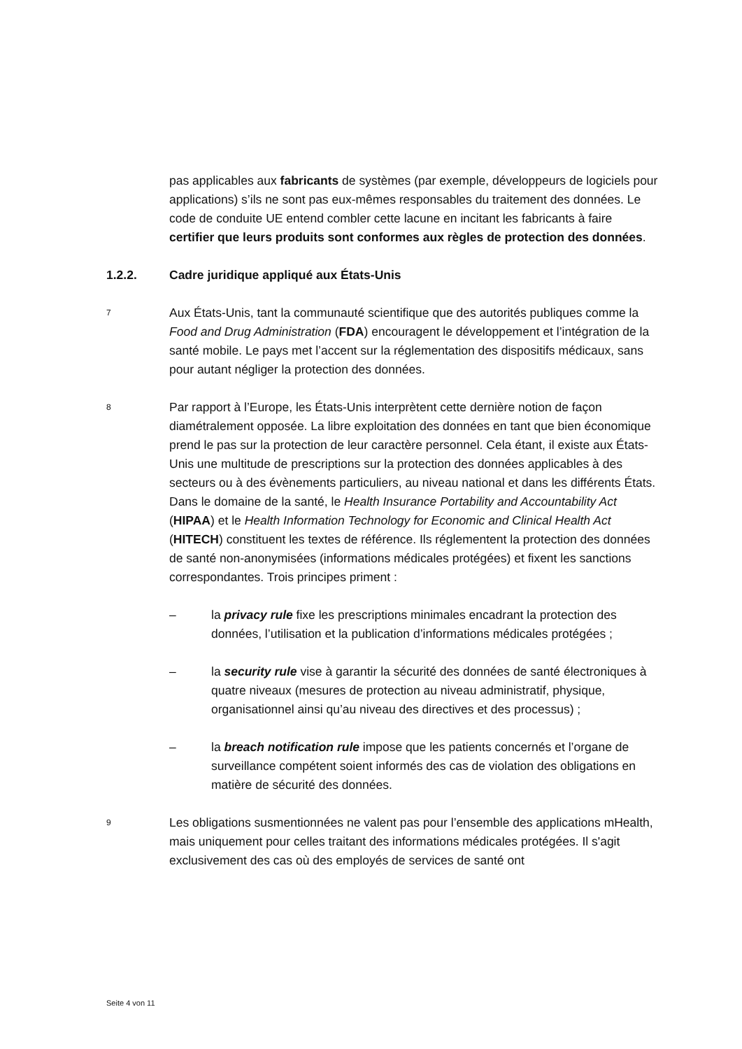pas applicables aux fabricants de systèmes (par exemple, développeurs de logiciels pour applications) s’ils ne sont pas eux-mêmes responsables du traitement des données. Le code de conduite UE entend combler cette lacune en incitant les fabricants à faire certifier que leurs produits sont conformes aux règles de protection des données.
1.2.2. Cadre juridique appliqué aux États-Unis
7
Aux États-Unis, tant la communauté scientifique que des autorités publiques comme la Food and Drug Administration (FDA) encouragent le développement et l’intégration de la santé mobile. Le pays met l’accent sur la réglementation des dispositifs médicaux, sans pour autant négliger la protection des données.
8
Par rapport à l’Europe, les États-Unis interprètent cette dernière notion de façon diamétralement opposée. La libre exploitation des données en tant que bien économique prend le pas sur la protection de leur caractère personnel. Cela étant, il existe aux États-Unis une multitude de prescriptions sur la protection des données applicables à des secteurs ou à des évènements particuliers, au niveau national et dans les différents États. Dans le domaine de la santé, le Health Insurance Portability and Accountability Act (HIPAA) et le Health Information Technology for Economic and Clinical Health Act (HITECH) constituent les textes de référence. Ils réglementent la protection des données de santé non-anonymisées (informations médicales protégées) et fixent les sanctions correspondantes. Trois principes priment :
– la privacy rule fixe les prescriptions minimales encadrant la protection des données, l’utilisation et la publication d’informations médicales protégées ;
– la security rule vise à garantir la sécurité des données de santé électroniques à quatre niveaux (mesures de protection au niveau administratif, physique, organisationnel ainsi qu’au niveau des directives et des processus) ;
– la breach notification rule impose que les patients concernés et l’organe de surveillance compétent soient informés des cas de violation des obligations en matière de sécurité des données.
9
Les obligations susmentionnées ne valent pas pour l’ensemble des applications mHealth, mais uniquement pour celles traitant des informations médicales protégées. Il s'agit exclusivement des cas où des employés de services de santé ont
Seite 4 von 11